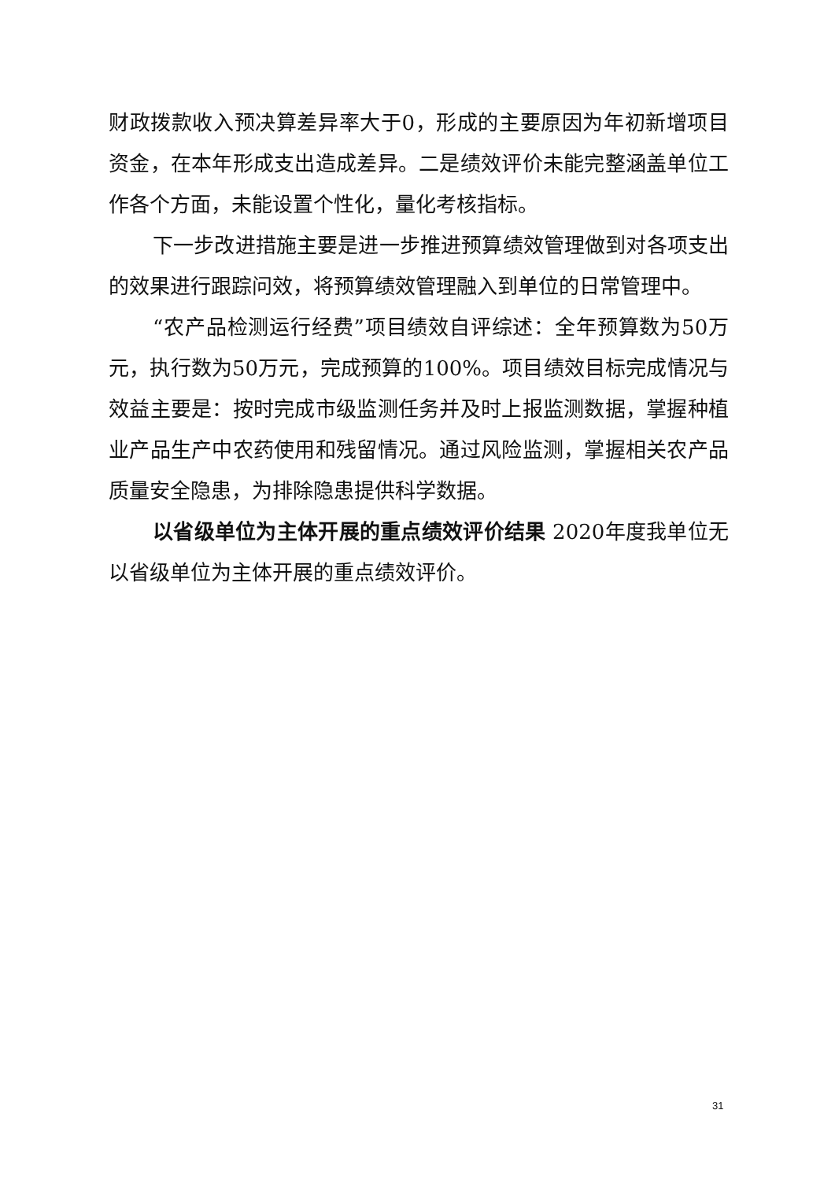财政拨款收入预决算差异率大于0，形成的主要原因为年初新增项目资金，在本年形成支出造成差异。二是绩效评价未能完整涵盖单位工作各个方面，未能设置个性化，量化考核指标。
下一步改进措施主要是进一步推进预算绩效管理做到对各项支出的效果进行跟踪问效，将预算绩效管理融入到单位的日常管理中。
“农产品检测运行经费”项目绩效自评综述：全年预算数为50万元，执行数为50万元，完成预算的100%。项目绩效目标完成情况与效益主要是：按时完成市级监测任务并及时上报监测数据，掌握种植业产品生产中农药使用和残留情况。通过风险监测，掌握相关农产品质量安全隐患，为排除隐患提供科学数据。
以省级单位为主体开展的重点绩效评价结果 2020年度我单位无以省级单位为主体开展的重点绩效评价。
31